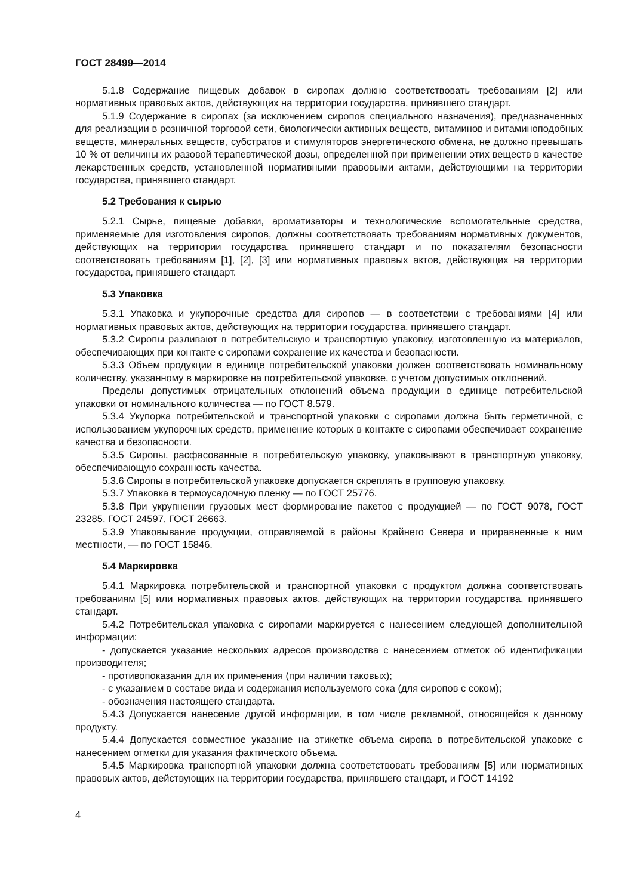ГОСТ 28499—2014
5.1.8 Содержание пищевых добавок в сиропах должно соответствовать требованиям [2] или нормативных правовых актов, действующих на территории государства, принявшего стандарт.
5.1.9 Содержание в сиропах (за исключением сиропов специального назначения), предназначенных для реализации в розничной торговой сети, биологически активных веществ, витаминов и витаминоподобных веществ, минеральных веществ, субстратов и стимуляторов энергетического обмена, не должно превышать 10 % от величины их разовой терапевтической дозы, определенной при применении этих веществ в качестве лекарственных средств, установленной нормативными правовыми актами, действующими на территории государства, принявшего стандарт.
5.2 Требования к сырью
5.2.1 Сырье, пищевые добавки, ароматизаторы и технологические вспомогательные средства, применяемые для изготовления сиропов, должны соответствовать требованиям нормативных документов, действующих на территории государства, принявшего стандарт и по показателям безопасности соответствовать требованиям [1], [2], [3] или нормативных правовых актов, действующих на территории государства, принявшего стандарт.
5.3 Упаковка
5.3.1 Упаковка и укупорочные средства для сиропов — в соответствии с требованиями [4] или нормативных правовых актов, действующих на территории государства, принявшего стандарт.
5.3.2 Сиропы разливают в потребительскую и транспортную упаковку, изготовленную из материалов, обеспечивающих при контакте с сиропами сохранение их качества и безопасности.
5.3.3 Объем продукции в единице потребительской упаковки должен соответствовать номинальному количеству, указанному в маркировке на потребительской упаковке, с учетом допустимых отклонений.
Пределы допустимых отрицательных отклонений объема продукции в единице потребительской упаковки от номинального количества — по ГОСТ 8.579.
5.3.4 Укупорка потребительской и транспортной упаковки с сиропами должна быть герметичной, с использованием укупорочных средств, применение которых в контакте с сиропами обеспечивает сохранение качества и безопасности.
5.3.5 Сиропы, расфасованные в потребительскую упаковку, упаковывают в транспортную упаковку, обеспечивающую сохранность качества.
5.3.6 Сиропы в потребительской упаковке допускается скреплять в групповую упаковку.
5.3.7 Упаковка в термоусадочную пленку — по ГОСТ 25776.
5.3.8 При укрупнении грузовых мест формирование пакетов с продукцией — по ГОСТ 9078, ГОСТ 23285, ГОСТ 24597, ГОСТ 26663.
5.3.9 Упаковывание продукции, отправляемой в районы Крайнего Севера и приравненные к ним местности, — по ГОСТ 15846.
5.4 Маркировка
5.4.1 Маркировка потребительской и транспортной упаковки с продуктом должна соответствовать требованиям [5] или нормативных правовых актов, действующих на территории государства, принявшего стандарт.
5.4.2 Потребительская упаковка с сиропами маркируется с нанесением следующей дополнительной информации:
- допускается указание нескольких адресов производства с нанесением отметок об идентификации производителя;
- противопоказания для их применения (при наличии таковых);
- с указанием в составе вида и содержания используемого сока (для сиропов с соком);
- обозначения настоящего стандарта.
5.4.3 Допускается нанесение другой информации, в том числе рекламной, относящейся к данному продукту.
5.4.4 Допускается совместное указание на этикетке объема сиропа в потребительской упаковке с нанесением отметки для указания фактического объема.
5.4.5 Маркировка транспортной упаковки должна соответствовать требованиям [5] или нормативных правовых актов, действующих на территории государства, принявшего стандарт, и ГОСТ 14192
4